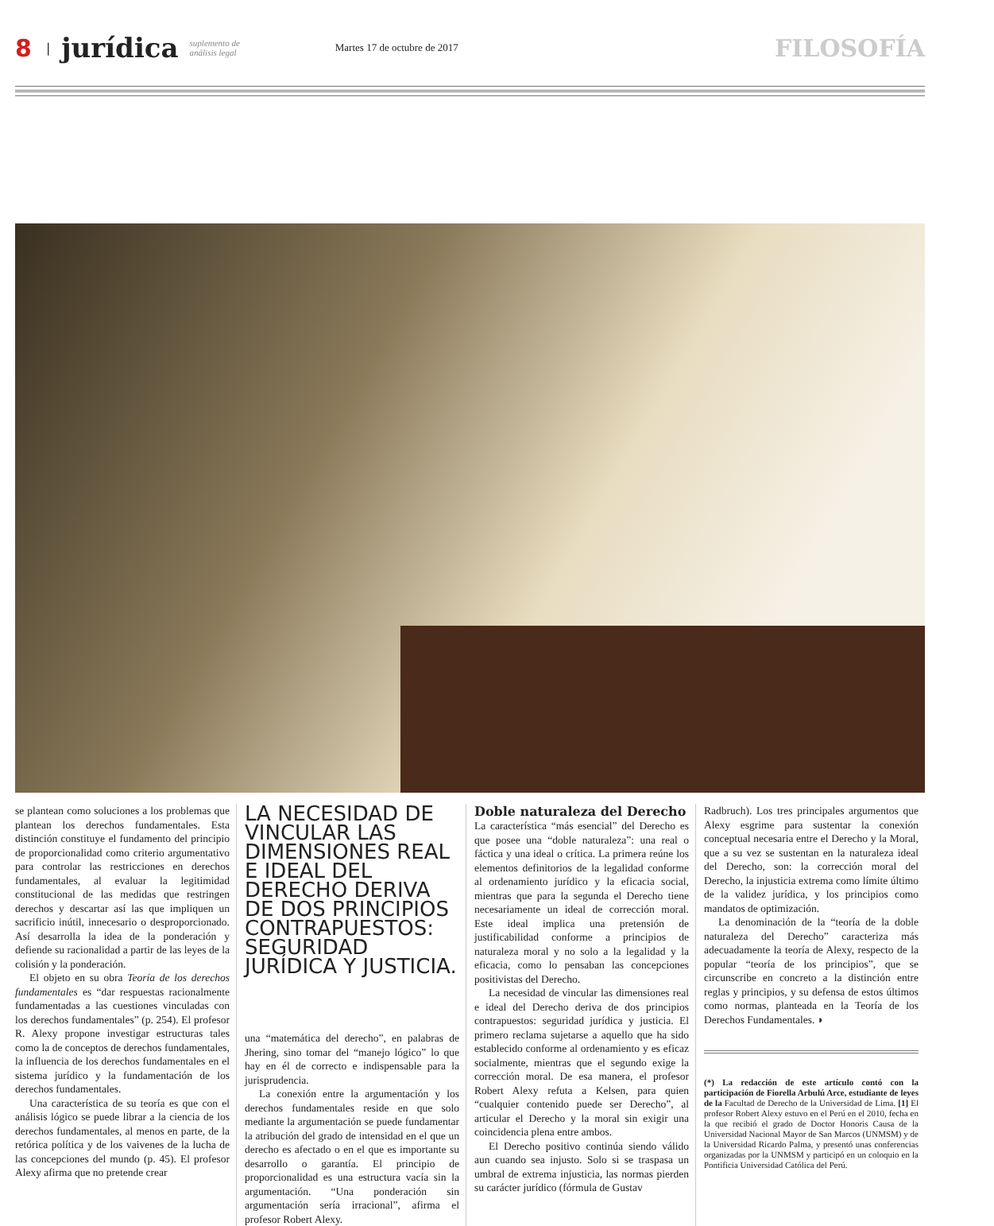8 | jurídica suplemento de
análisis legal Martes 17 de octubre de 2017 FILOSOFÍA
se plantean como soluciones a los problemas que plantean los derechos fundamentales. Esta distinción constituye el fundamento del principio de proporcionalidad como criterio argumentativo para controlar las restricciones en derechos fundamentales, al evaluar la legitimidad constitucional de las medidas que restringen derechos y descartar así las que impliquen un sacrificio inútil, innecesario o desproporcionado. Así desarrolla la idea de la ponderación y defiende su racionalidad a partir de las leyes de la colisión y la ponderación.
El objeto en su obra Teoría de los derechos fundamentales es “dar respuestas racionalmente fundamentadas a las cuestiones vinculadas con los derechos fundamentales” (p. 254). El profesor R. Alexy propone investigar estructuras tales como la de conceptos de derechos fundamentales, la influencia de los derechos fundamentales en el sistema jurídico y la fundamentación de los derechos fundamentales.
Una característica de su teoría es que con el análisis lógico se puede librar a la ciencia de los derechos fundamentales, al menos en parte, de la retórica política y de los vaivenes de la lucha de las concepciones del mundo (p. 45). El profesor Alexy afirma que no pretende crear
LA NECESIDAD DE VINCULAR LAS DIMENSIONES REAL E IDEAL DEL DERECHO DERIVA DE DOS PRINCIPIOS CONTRAPUESTOS: SEGURIDAD JURÍDICA Y JUSTICIA.
una “matemática del derecho”, en palabras de Jhering, sino tomar del “manejo lógico” lo que hay en él de correcto e indispensable para la jurisprudencia.
La conexión entre la argumentación y los derechos fundamentales reside en que solo mediante la argumentación se puede fundamentar la atribución del grado de intensidad en el que un derecho es afectado o en el que es importante su desarrollo o garantía. El principio de proporcionalidad es una estructura vacía sin la argumentación. “Una ponderación sin argumentación sería irracional”, afirma el profesor Robert Alexy.
Doble naturaleza del Derecho
La característica “más esencial” del Derecho es que posee una “doble naturaleza”: una real o fáctica y una ideal o crítica. La primera reúne los elementos definitorios de la legalidad conforme al ordenamiento jurídico y la eficacia social, mientras que para la segunda el Derecho tiene necesariamente un ideal de corrección moral. Este ideal implica una pretensión de justificabilidad conforme a principios de naturaleza moral y no solo a la legalidad y la eficacia, como lo pensaban las concepciones positivistas del Derecho.
La necesidad de vincular las dimensiones real e ideal del Derecho deriva de dos principios contrapuestos: seguridad jurídica y justicia. El primero reclama sujetarse a aquello que ha sido establecido conforme al ordenamiento y es eficaz socialmente, mientras que el segundo exige la corrección moral. De esa manera, el profesor Robert Alexy refuta a Kelsen, para quien “cualquier contenido puede ser Derecho”, al articular el Derecho y la moral sin exigir una coincidencia plena entre ambos.
El Derecho positivo continúa siendo válido aun cuando sea injusto. Solo si se traspasa un umbral de extrema injusticia, las normas pierden su carácter jurídico (fórmula de Gustav
Radbruch). Los tres principales argumentos que Alexy esgrime para sustentar la conexión conceptual necesaria entre el Derecho y la Moral, que a su vez se sustentan en la naturaleza ideal del Derecho, son: la corrección moral del Derecho, la injusticia extrema como límite último de la validez jurídica, y los principios como mandatos de optimización.
La denominación de la “teoría de la doble naturaleza del Derecho” caracteriza más adecuadamente la teoría de Alexy, respecto de la popular “teoría de los principios”, que se circunscribe en concreto a la distinción entre reglas y principios, y su defensa de estos últimos como normas, planteada en la Teoría de los Derechos Fundamentales. ◗
(*) La redacción de este artículo contó con la participación de Fiorella Arbulú Arce, estudiante de leyes de la Facultad de Derecho de la Universidad de Lima. [1] El profesor Robert Alexy estuvo en el Perú en el 2010, fecha en la que recibió el grado de Doctor Honoris Causa de la Universidad Nacional Mayor de San Marcos (UNMSM) y de la Universidad Ricardo Palma, y presentó unas conferencias organizadas por la UNMSM y participó en un coloquio en la Pontificia Universidad Católica del Perú.